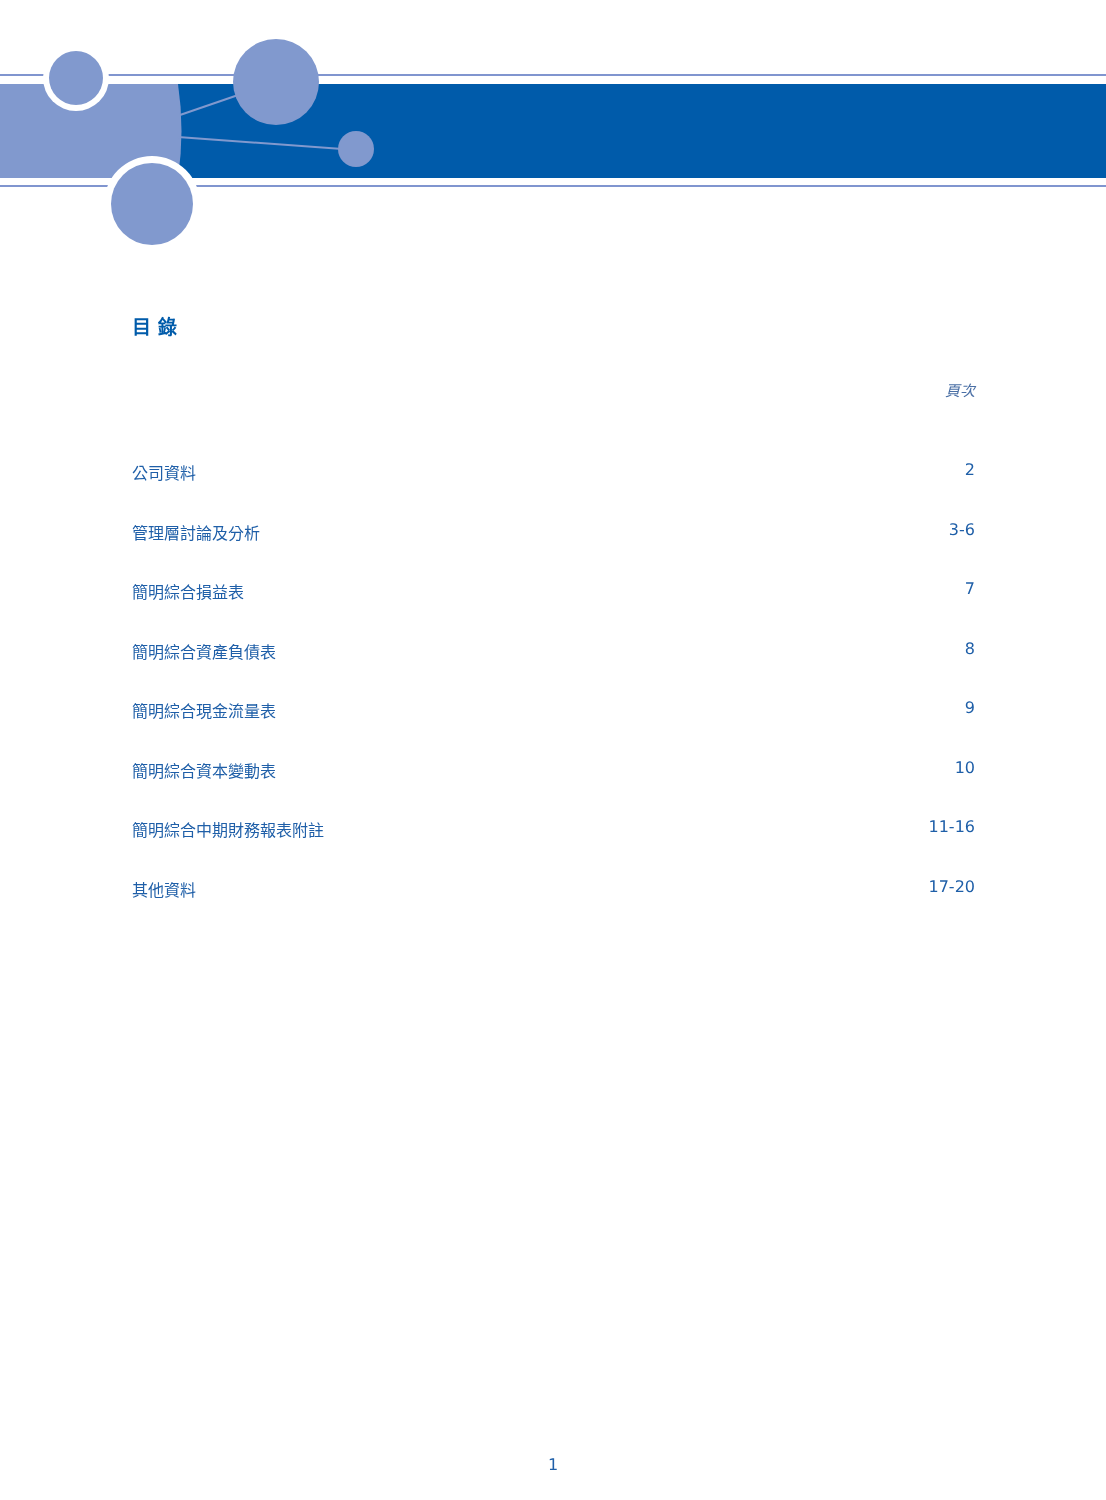目 錄
頁次
公司資料 2
管理層討論及分析 3-6
簡明綜合損益表 7
簡明綜合資產負債表 8
簡明綜合現金流量表 9
簡明綜合資本變動表 10
簡明綜合中期財務報表附註 11-16
其他資料 17-20
1